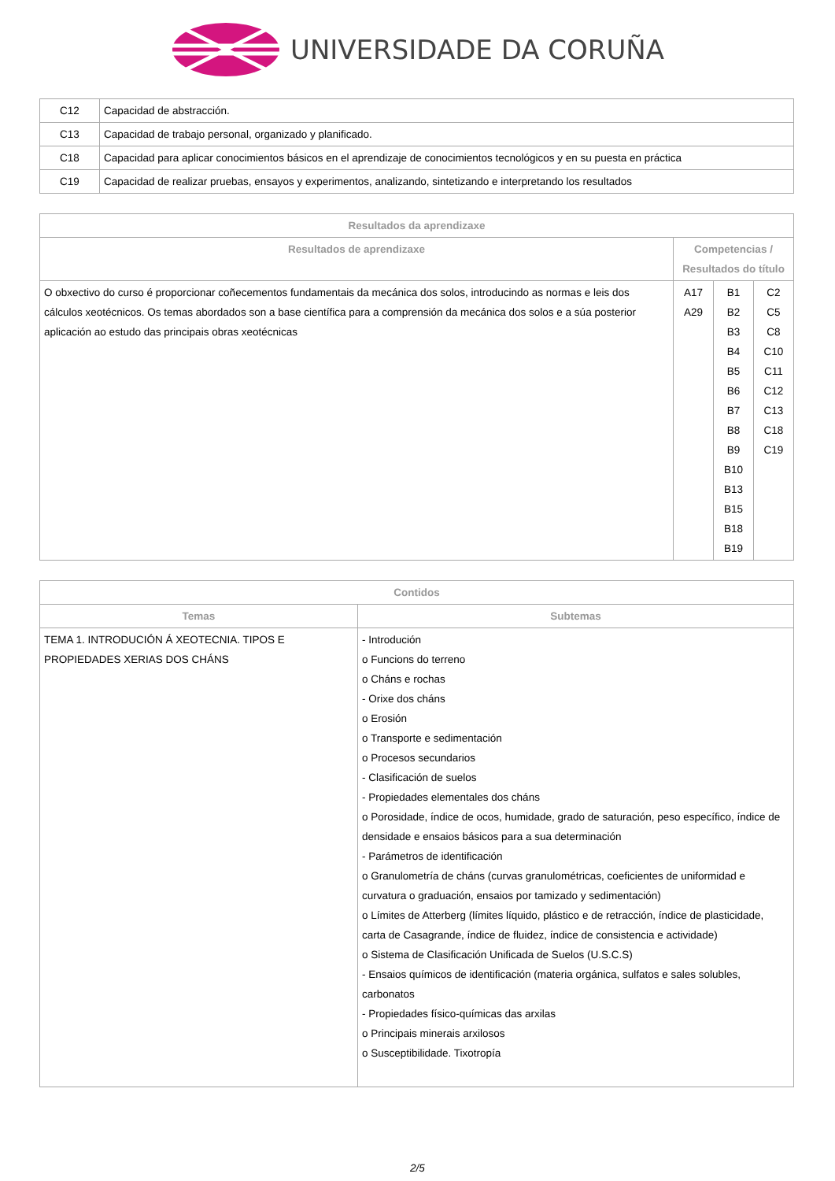UNIVERSIDADE DA CORUÑA
| C12 | Capacidad de abstracción. |
| C13 | Capacidad de trabajo personal, organizado y planificado. |
| C18 | Capacidad para aplicar conocimientos básicos en el aprendizaje de conocimientos tecnológicos y en su puesta en práctica |
| C19 | Capacidad de realizar pruebas, ensayos y experimentos, analizando, sintetizando e interpretando los resultados |
| Resultados da aprendizaxe | | | |
| --- | --- | --- | --- |
| Resultados de aprendizaxe | Competencias / Resultados do título | | |
| O obxectivo do curso é proporcionar coñecementos fundamentais da mecánica dos solos, introducindo as normas e leis dos cálculos xeotécnicos. Os temas abordados son a base científica para a comprensión da mecánica dos solos e a súa posterior aplicación ao estudo das principais obras xeotécnicas | A17 A29 | B1 B2 B3 B4 B5 B6 B7 B8 B9 B10 B13 B15 B18 B19 | C2 C5 C8 C10 C11 C12 C13 C18 C19 |
| Contidos | |
| --- | --- |
| Temas | Subtemas |
| TEMA 1. INTRODUCIÓN Á XEOTECNIA. TIPOS E PROPIEDADES XERIAS DOS CHÁNS | - Introdución o Funcions do terreno o Cháns e rochas - Orixe dos cháns o Erosión o Transporte e sedimentación o Procesos secundarios - Clasificación de suelos - Propiedades elementales dos cháns o Porosidade, índice de ocos, humidade, grado de saturación, peso específico, índice de densidade e ensaios básicos para a sua determinación - Parámetros de identificación o Granulometría de cháns (curvas granulométricas, coeficientes de uniformidad e curvatura o graduación, ensaios por tamizado y sedimentación) o Límites de Atterberg (límites líquido, plástico e de retracción, índice de plasticidade, carta de Casagrande, índice de fluidez, índice de consistencia e actividade) o Sistema de Clasificación Unificada de Suelos (U.S.C.S) - Ensaios químicos de identificación (materia orgánica, sulfatos e sales solubles, carbonatos - Propiedades físico-químicas das arxilas o Principais minerais arxilosos o Susceptibilidade. Tixotropía |
2/5